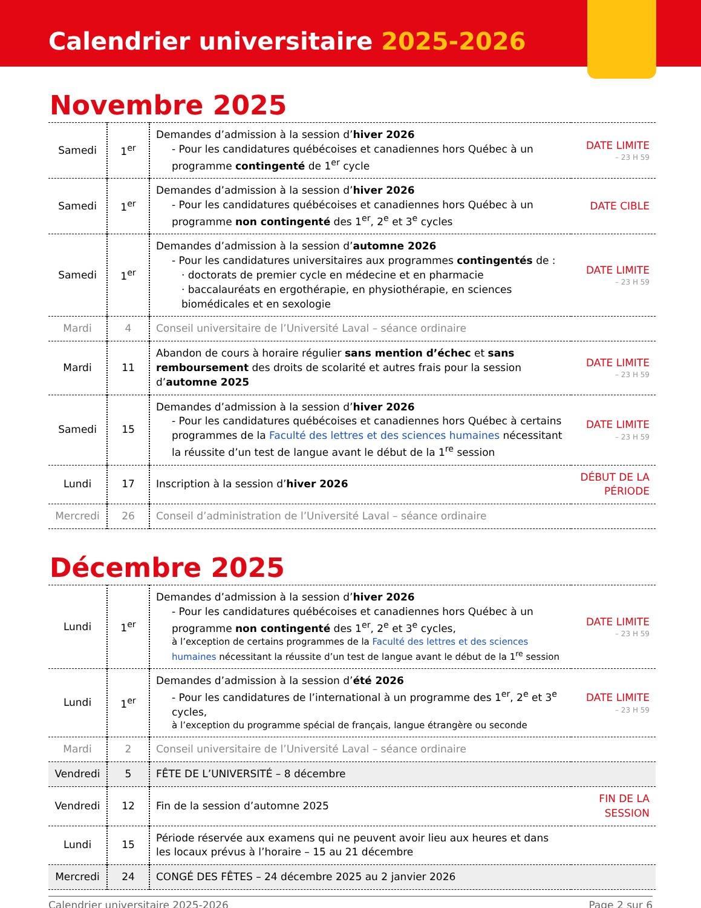Calendrier universitaire 2025-2026
Novembre 2025
| Samedi | 1<sup>er</sup> | Demandes d’admission à la session d’ hiver 2026 - Pour les candidatures québécoises et canadiennes hors Québec à un programme contingenté de 1<sup>er</sup> cycle | DATE LIMITE – 23 H 59 |
| Samedi | 1<sup>er</sup> | Demandes d’admission à la session d’ hiver 2026 - Pour les candidatures québécoises et canadiennes hors Québec à un programme non contingenté des 1<sup>er</sup>, 2<sup>e</sup> et 3<sup>e</sup> cycles | DATE CIBLE |
| Samedi | 1<sup>er</sup> | Demandes d’admission à la session d’ automne 2026 - Pour les candidatures universitaires aux programmes contingentés de : · doctorats de premier cycle en médecine et en pharmacie · baccalauréats en ergothérapie, en physiothérapie, en sciences biomédicales et en sexologie | DATE LIMITE – 23 H 59 |
| Mardi | 4 | Conseil universitaire de l’Université Laval – séance ordinaire | |
| Mardi | 11 | Abandon de cours à horaire régulier sans mention d’échec et sans remboursement des droits de scolarité et autres frais pour la session d’ automne 2025 | DATE LIMITE – 23 H 59 |
| Samedi | 15 | Demandes d’admission à la session d’ hiver 2026 - Pour les candidatures québécoises et canadiennes hors Québec à certains programmes de la Faculté des lettres et des sciences humaines nécessitant la réussite d’un test de langue avant le début de la 1<sup>re</sup> session | DATE LIMITE – 23 H 59 |
| Lundi | 17 | Inscription à la session d’ hiver 2026 | DÉBUT DE LA PÉRIODE |
| Mercredi | 26 | Conseil d’administration de l’Université Laval – séance ordinaire | |
Décembre 2025
| Lundi | 1<sup>er</sup> | Demandes d’admission à la session d’ hiver 2026 - Pour les candidatures québécoises et canadiennes hors Québec à un programme non contingenté des 1<sup>er</sup>, 2<sup>e</sup> et 3<sup>e</sup> cycles, à l’exception de certains programmes de la Faculté des lettres et des sciences humaines nécessitant la réussite d’un test de langue avant le début de la 1<sup>re</sup> session | DATE LIMITE – 23 H 59 |
| Lundi | 1<sup>er</sup> | Demandes d’admission à la session d’ été 2026 - Pour les candidatures de l’international à un programme des 1<sup>er</sup>, 2<sup>e</sup> et 3<sup>e</sup> cycles, à l’exception du programme spécial de français, langue étrangère ou seconde | DATE LIMITE – 23 H 59 |
| Mardi | 2 | Conseil universitaire de l’Université Laval – séance ordinaire | |
| Vendredi | 5 | FÊTE DE L’UNIVERSITÉ – 8 décembre | |
| Vendredi | 12 | Fin de la session d’automne 2025 | FIN DE LA SESSION |
| Lundi | 15 | Période réservée aux examens qui ne peuvent avoir lieu aux heures et dans les locaux prévus à l’horaire – 15 au 21 décembre | |
| Mercredi | 24 | CONGÉ DES FÊTES – 24 décembre 2025 au 2 janvier 2026 | |
Calendrier universitaire 2025-2026 Page 2 sur 6